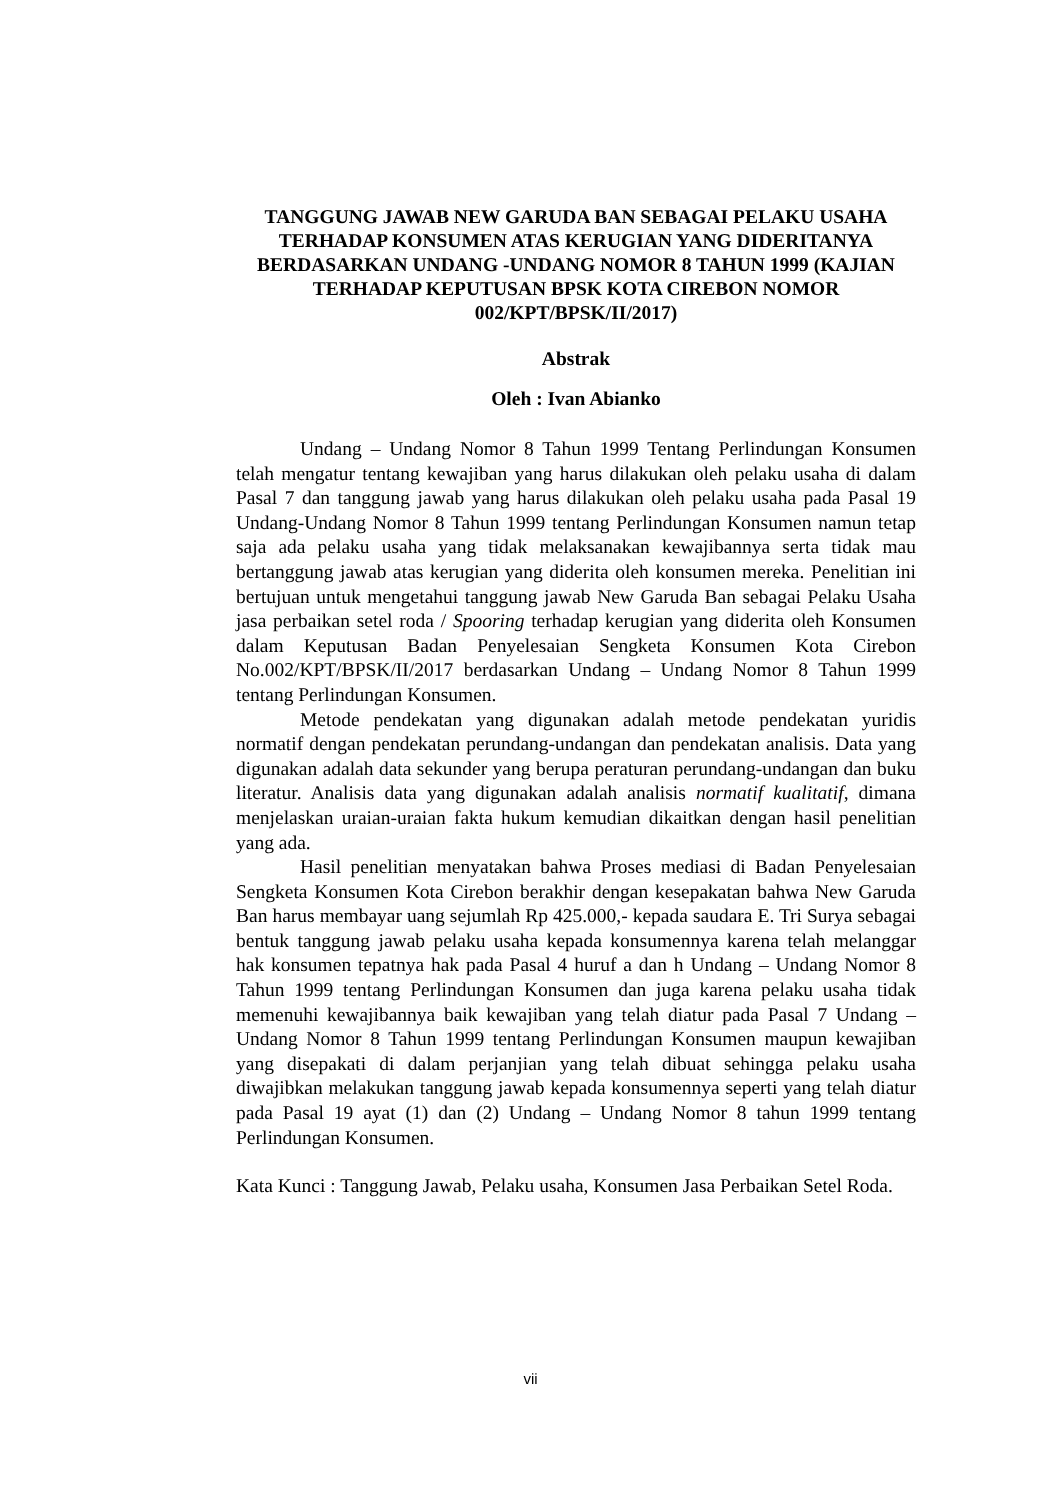TANGGUNG JAWAB NEW GARUDA BAN SEBAGAI PELAKU USAHA TERHADAP KONSUMEN ATAS KERUGIAN YANG DIDERITANYA BERDASARKAN UNDANG -UNDANG NOMOR 8 TAHUN 1999 (KAJIAN TERHADAP KEPUTUSAN BPSK KOTA CIREBON NOMOR 002/KPT/BPSK/II/2017)
Abstrak
Oleh : Ivan Abianko
Undang – Undang Nomor 8 Tahun 1999 Tentang Perlindungan Konsumen telah mengatur tentang kewajiban yang harus dilakukan oleh pelaku usaha di dalam Pasal 7 dan tanggung jawab yang harus dilakukan oleh pelaku usaha pada Pasal 19 Undang-Undang Nomor 8 Tahun 1999 tentang Perlindungan Konsumen namun tetap saja ada pelaku usaha yang tidak melaksanakan kewajibannya serta tidak mau bertanggung jawab atas kerugian yang diderita oleh konsumen mereka. Penelitian ini bertujuan untuk mengetahui tanggung jawab New Garuda Ban sebagai Pelaku Usaha jasa perbaikan setel roda / Spooring terhadap kerugian yang diderita oleh Konsumen dalam Keputusan Badan Penyelesaian Sengketa Konsumen Kota Cirebon No.002/KPT/BPSK/II/2017 berdasarkan Undang – Undang Nomor 8 Tahun 1999 tentang Perlindungan Konsumen.
Metode pendekatan yang digunakan adalah metode pendekatan yuridis normatif dengan pendekatan perundang-undangan dan pendekatan analisis. Data yang digunakan adalah data sekunder yang berupa peraturan perundang-undangan dan buku literatur. Analisis data yang digunakan adalah analisis normatif kualitatif, dimana menjelaskan uraian-uraian fakta hukum kemudian dikaitkan dengan hasil penelitian yang ada.
Hasil penelitian menyatakan bahwa Proses mediasi di Badan Penyelesaian Sengketa Konsumen Kota Cirebon berakhir dengan kesepakatan bahwa New Garuda Ban harus membayar uang sejumlah Rp 425.000,- kepada saudara E. Tri Surya sebagai bentuk tanggung jawab pelaku usaha kepada konsumennya karena telah melanggar hak konsumen tepatnya hak pada Pasal 4 huruf a dan h Undang – Undang Nomor 8 Tahun 1999 tentang Perlindungan Konsumen dan juga karena pelaku usaha tidak memenuhi kewajibannya baik kewajiban yang telah diatur pada Pasal 7 Undang – Undang Nomor 8 Tahun 1999 tentang Perlindungan Konsumen maupun kewajiban yang disepakati di dalam perjanjian yang telah dibuat sehingga pelaku usaha diwajibkan melakukan tanggung jawab kepada konsumennya seperti yang telah diatur pada Pasal 19 ayat (1) dan (2) Undang – Undang Nomor 8 tahun 1999 tentang Perlindungan Konsumen.
Kata Kunci : Tanggung Jawab, Pelaku usaha, Konsumen Jasa Perbaikan Setel Roda.
vii